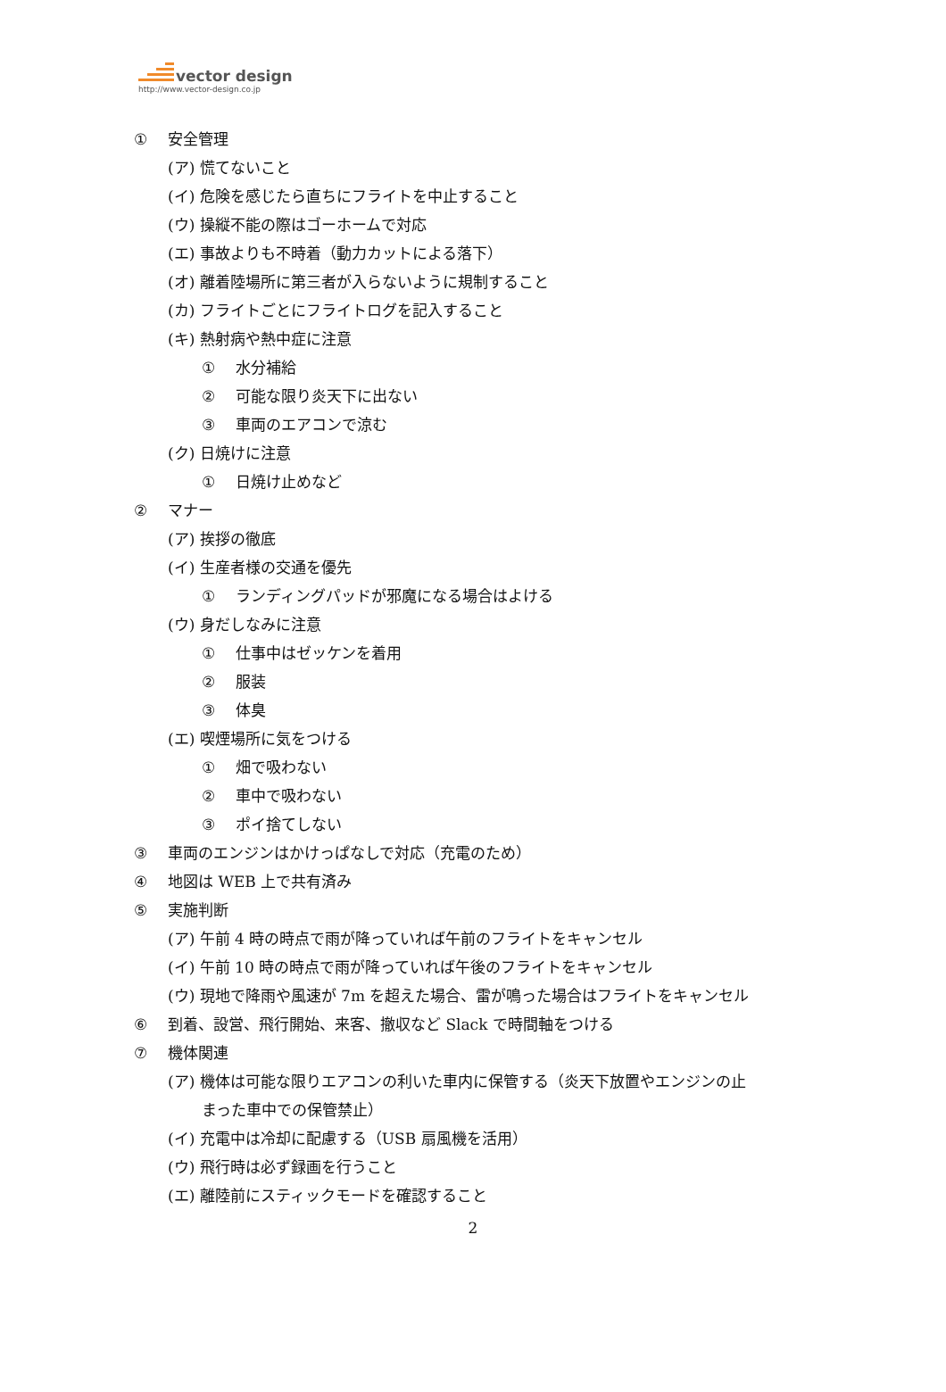vector design
http://www.vector-design.co.jp
① 安全管理
(ア) 慌てないこと
(イ) 危険を感じたら直ちにフライトを中止すること
(ウ) 操縦不能の際はゴーホームで対応
(エ) 事故よりも不時着（動力カットによる落下）
(オ) 離着陸場所に第三者が入らないように規制すること
(カ) フライトごとにフライトログを記入すること
(キ) 熱射病や熱中症に注意
① 水分補給
② 可能な限り炎天下に出ない
③ 車両のエアコンで涼む
(ク) 日焼けに注意
① 日焼け止めなど
② マナー
(ア) 挨拶の徹底
(イ) 生産者様の交通を優先
① ランディングパッドが邪魔になる場合はよける
(ウ) 身だしなみに注意
① 仕事中はゼッケンを着用
② 服装
③ 体臭
(エ) 喫煙場所に気をつける
① 畑で吸わない
② 車中で吸わない
③ ポイ捨てしない
③ 車両のエンジンはかけっぱなしで対応（充電のため）
④ 地図は WEB 上で共有済み
⑤ 実施判断
(ア) 午前 4 時の時点で雨が降っていれば午前のフライトをキャンセル
(イ) 午前 10 時の時点で雨が降っていれば午後のフライトをキャンセル
(ウ) 現地で降雨や風速が 7m を超えた場合、雷が鳴った場合はフライトをキャンセル
⑥ 到着、設営、飛行開始、来客、撤収など Slack で時間軸をつける
⑦ 機体関連
(ア) 機体は可能な限りエアコンの利いた車内に保管する（炎天下放置やエンジンの止
まった車中での保管禁止）
(イ) 充電中は冷却に配慮する（USB 扇風機を活用）
(ウ) 飛行時は必ず録画を行うこと
(エ) 離陸前にスティックモードを確認すること
2